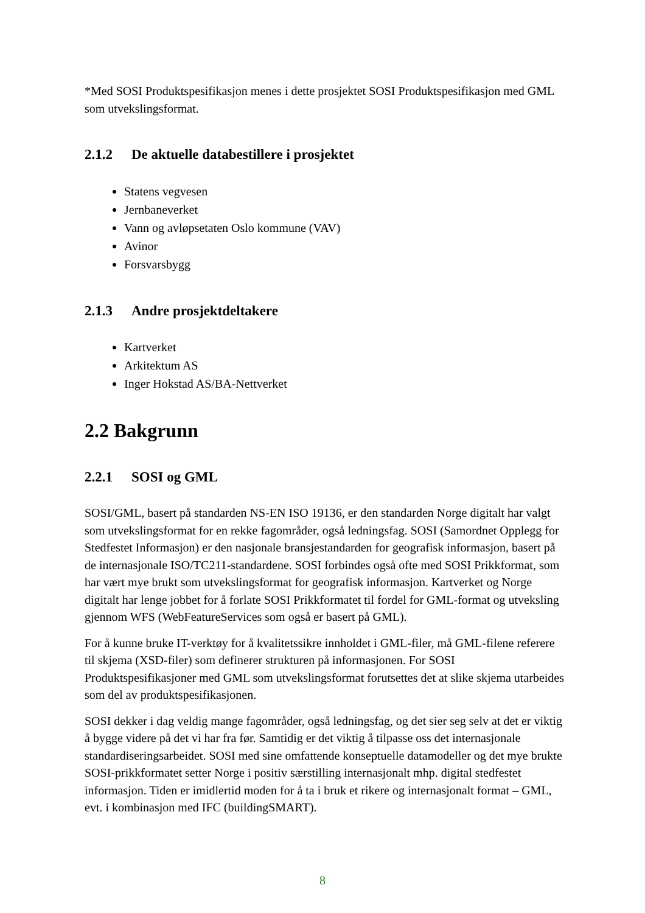*Med SOSI Produktspesifikasjon menes i dette prosjektet SOSI Produktspesifikasjon med GML som utvekslingsformat.
2.1.2 De aktuelle databestillere i prosjektet
Statens vegvesen
Jernbaneverket
Vann og avløpsetaten Oslo kommune (VAV)
Avinor
Forsvarsbygg
2.1.3 Andre prosjektdeltakere
Kartverket
Arkitektum AS
Inger Hokstad AS/BA-Nettverket
2.2 Bakgrunn
2.2.1 SOSI og GML
SOSI/GML, basert på standarden NS-EN ISO 19136, er den standarden Norge digitalt har valgt som utvekslingsformat for en rekke fagområder, også ledningsfag. SOSI (Samordnet Opplegg for Stedfestet Informasjon) er den nasjonale bransjestandarden for geografisk informasjon, basert på de internasjonale ISO/TC211-standardene. SOSI forbindes også ofte med SOSI Prikkformat, som har vært mye brukt som utvekslingsformat for geografisk informasjon. Kartverket og Norge digitalt har lenge jobbet for å forlate SOSI Prikkformatet til fordel for GML-format og utveksling gjennom WFS (WebFeatureServices som også er basert på GML).
For å kunne bruke IT-verktøy for å kvalitetssikre innholdet i GML-filer, må GML-filene referere til skjema (XSD-filer) som definerer strukturen på informasjonen. For SOSI Produktspesifikasjoner med GML som utvekslingsformat forutsettes det at slike skjema utarbeides som del av produktspesifikasjonen.
SOSI dekker i dag veldig mange fagområder, også ledningsfag, og det sier seg selv at det er viktig å bygge videre på det vi har fra før. Samtidig er det viktig å tilpasse oss det internasjonale standardiseringsarbeidet. SOSI med sine omfattende konseptuelle datamodeller og det mye brukte SOSI-prikkformatet setter Norge i positiv særstilling internasjonalt mhp. digital stedfestet informasjon. Tiden er imidlertid moden for å ta i bruk et rikere og internasjonalt format – GML, evt. i kombinasjon med IFC (buildingSMART).
8